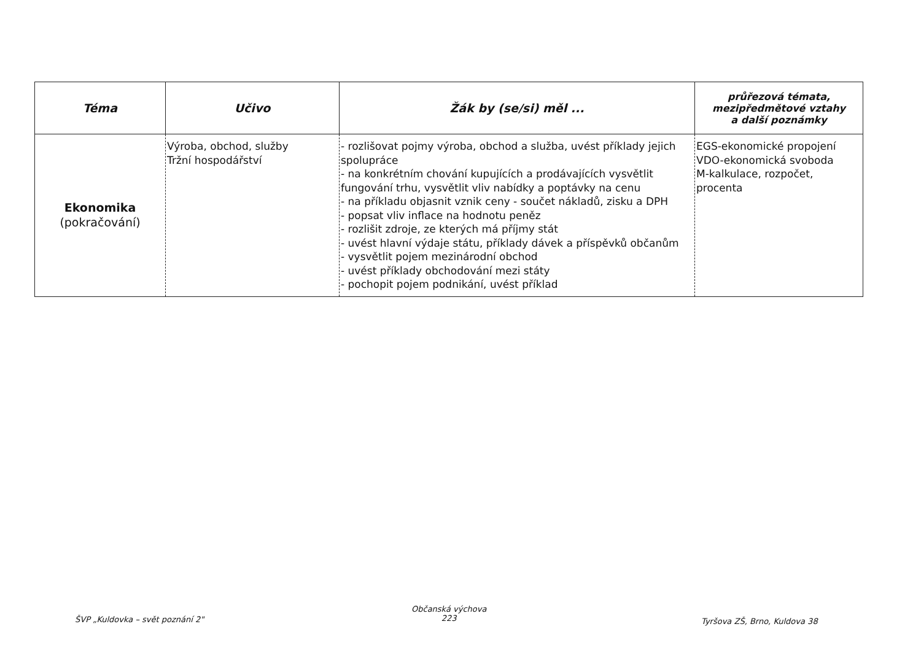| Téma | Učivo | Žák by (se/si) měl ... | průřezová témata, mezipředmětové vztahy a další poznámky |
| --- | --- | --- | --- |
| Ekonomika (pokračování) | Výroba, obchod, služby Tržní hospodářství | - rozlišovat pojmy výroba, obchod a služba, uvést příklady jejich spolupráce - na konkrétním chování kupujících a prodávajících vysvětlit fungování trhu, vysvětlit vliv nabídky a poptávky na cenu - na příkladu objasnit vznik ceny - součet nákladů, zisku a DPH - popsat vliv inflace na hodnotu peněz - rozlišit zdroje, ze kterých má příjmy stát - uvést hlavní výdaje státu, příklady dávek a příspěvků občanům - vysvětlit pojem mezinárodní obchod - uvést příklady obchodování mezi státy - pochopit pojem podnikání, uvést příklad | EGS-ekonomické propojení VDO-ekonomická svoboda M-kalkulace, rozpočet, procenta |
ŠVP „Kuldovka – svět poznání 2"
Občanská výchova
223
Tyršova ZŠ, Brno, Kuldova 38